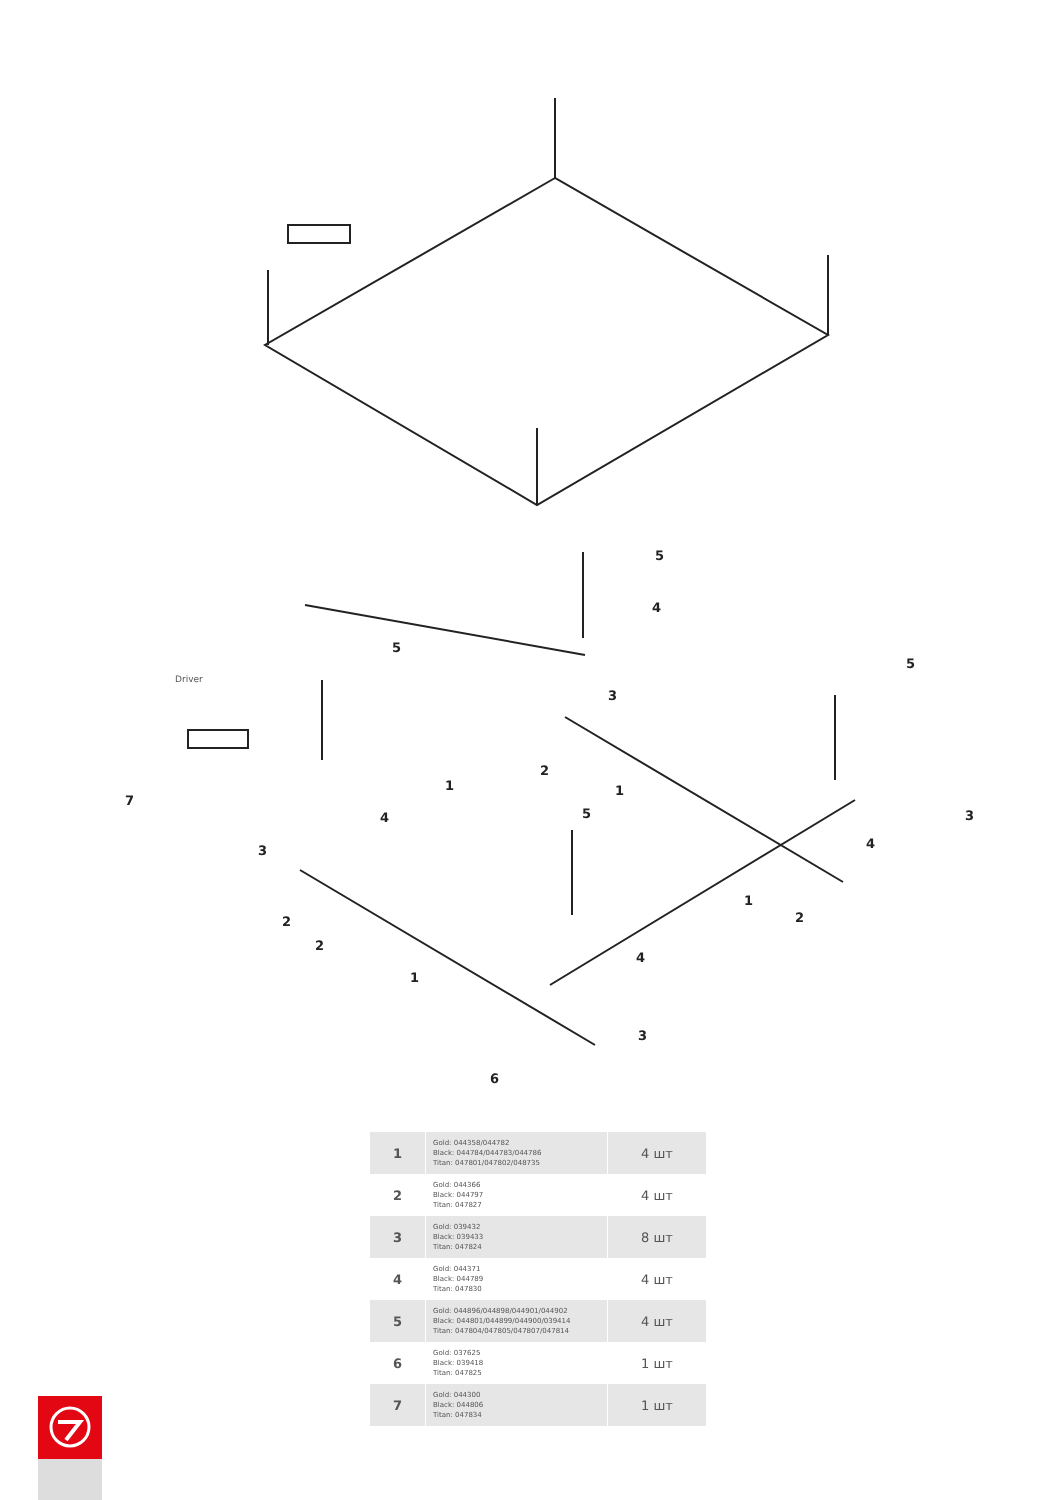5
4
5
5
3
1
2
1
5
4
7
3
3
4
2
2
1
2
4
1
3
6
Driver
| 1 | Gold: 044358/044782 Black: 044784/044783/044786 Titan: 047801/047802/048735 | 4 шт |
| 2 | Gold: 044366 Black: 044797 Titan: 047827 | 4 шт |
| 3 | Gold: 039432 Black: 039433 Titan: 047824 | 8 шт |
| 4 | Gold: 044371 Black: 044789 Titan: 047830 | 4 шт |
| 5 | Gold: 044896/044898/044901/044902 Black: 044801/044899/044900/039414 Titan: 047804/047805/047807/047814 | 4 шт |
| 6 | Gold: 037625 Black: 039418 Titan: 047825 | 1 шт |
| 7 | Gold: 044300 Black: 044806 Titan: 047834 | 1 шт |